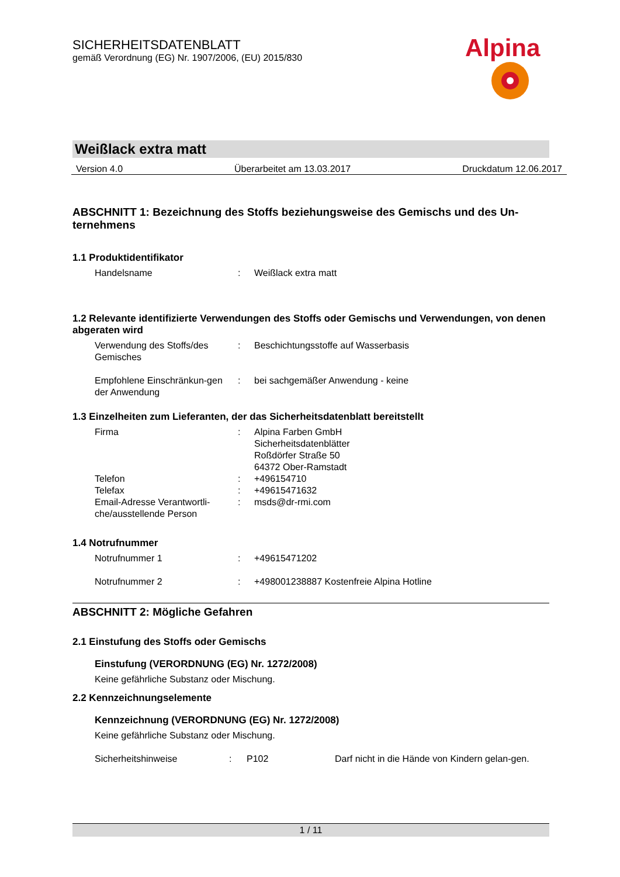SICHERHEITSDATENBLATT
gemäß Verordnung (EG) Nr. 1907/2006, (EU) 2015/830
Alpina
Weißlack extra matt
Version 4.0 Überarbeitet am 13.03.2017 Druckdatum 12.06.2017
ABSCHNITT 1: Bezeichnung des Stoffs beziehungsweise des Gemischs und des Un-ternehmens
1.1 Produktidentifikator
Handelsname : Weißlack extra matt
1.2 Relevante identifizierte Verwendungen des Stoffs oder Gemischs und Verwendungen, von denen abgeraten wird
Verwendung des Stoffs/des Gemisches
: Beschichtungsstoffe auf Wasserbasis
Empfohlene Einschränkun-gen der Anwendung
: bei sachgemäßer Anwendung - keine
1.3 Einzelheiten zum Lieferanten, der das Sicherheitsdatenblatt bereitstellt
Firma : Alpina Farben GmbH
Sicherheitsdatenblätter
Roßdörfer Straße 50
64372 Ober-Ramstadt
Telefon : +496154710
Telefax : +49615471632
Email-Adresse Verantwortli-che/ausstellende Person
: msds@dr-rmi.com
1.4 Notrufnummer
Notrufnummer 1 : +49615471202
Notrufnummer 2 : +498001238887 Kostenfreie Alpina Hotline
ABSCHNITT 2: Mögliche Gefahren
2.1 Einstufung des Stoffs oder Gemischs
Einstufung (VERORDNUNG (EG) Nr. 1272/2008)
Keine gefährliche Substanz oder Mischung.
2.2 Kennzeichnungselemente
Kennzeichnung (VERORDNUNG (EG) Nr. 1272/2008)
Keine gefährliche Substanz oder Mischung.
Sicherheitshinweise : P102 Darf nicht in die Hände von Kindern gelan-gen.
1 / 11